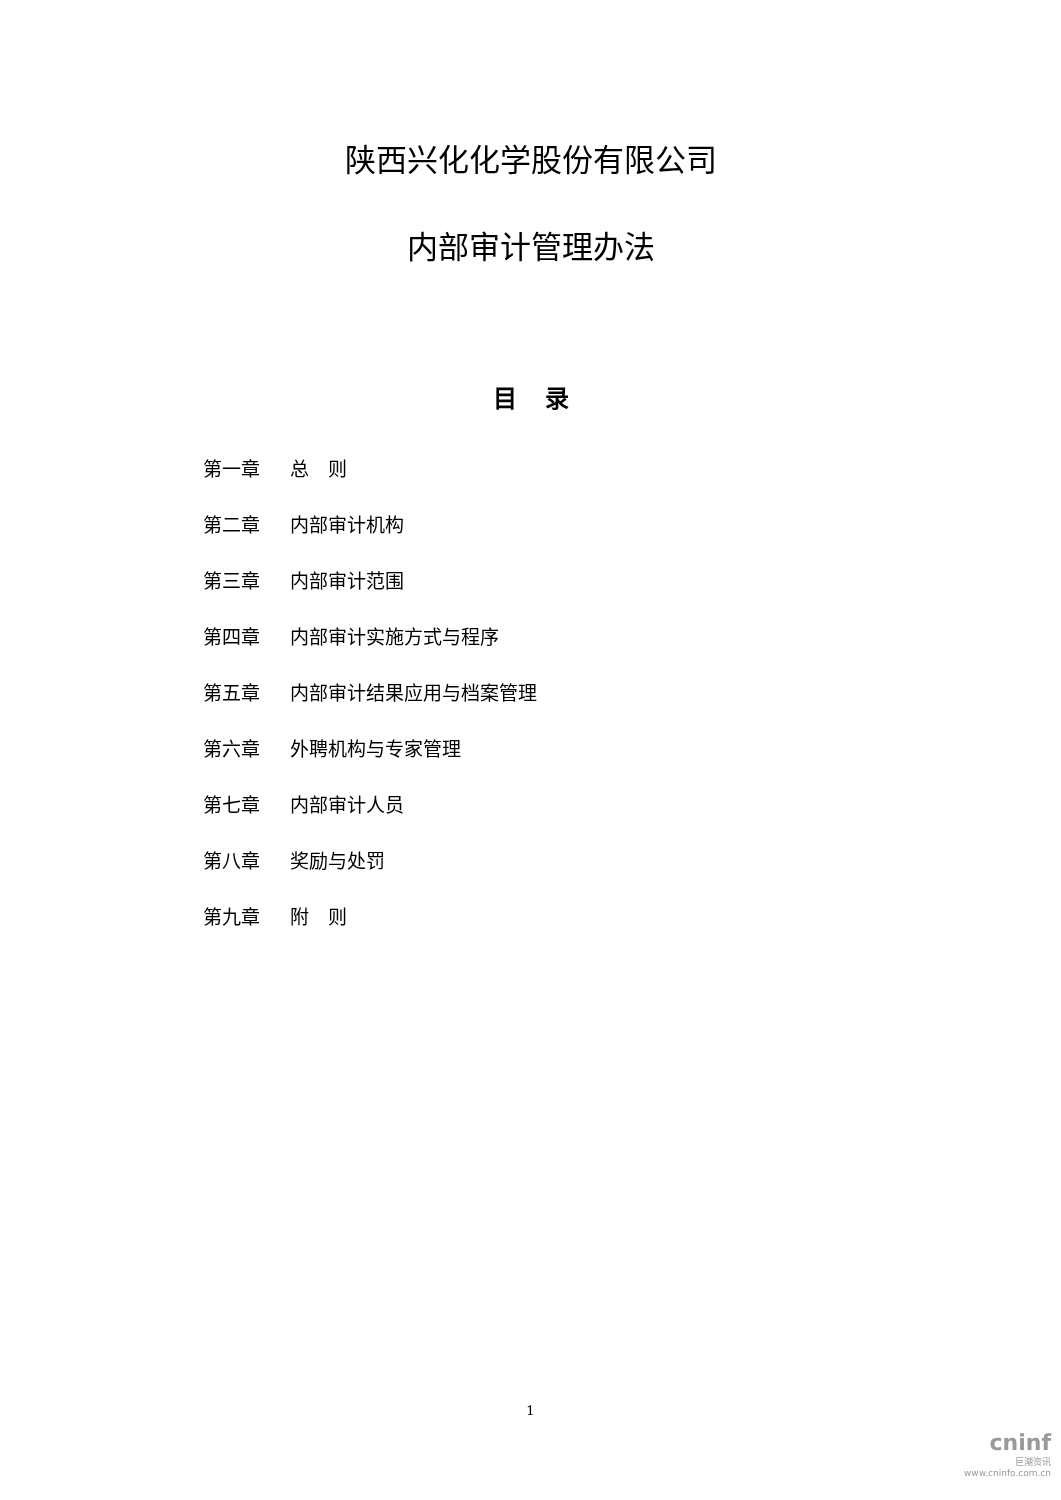陕西兴化化学股份有限公司
内部审计管理办法
目录
第一章 总　则
第二章 内部审计机构
第三章 内部审计范围
第四章 内部审计实施方式与程序
第五章 内部审计结果应用与档案管理
第六章 外聘机构与专家管理
第七章 内部审计人员
第八章 奖励与处罚
第九章 附　则
1
cninf
巨潮资讯
www.cninfo.com.cn